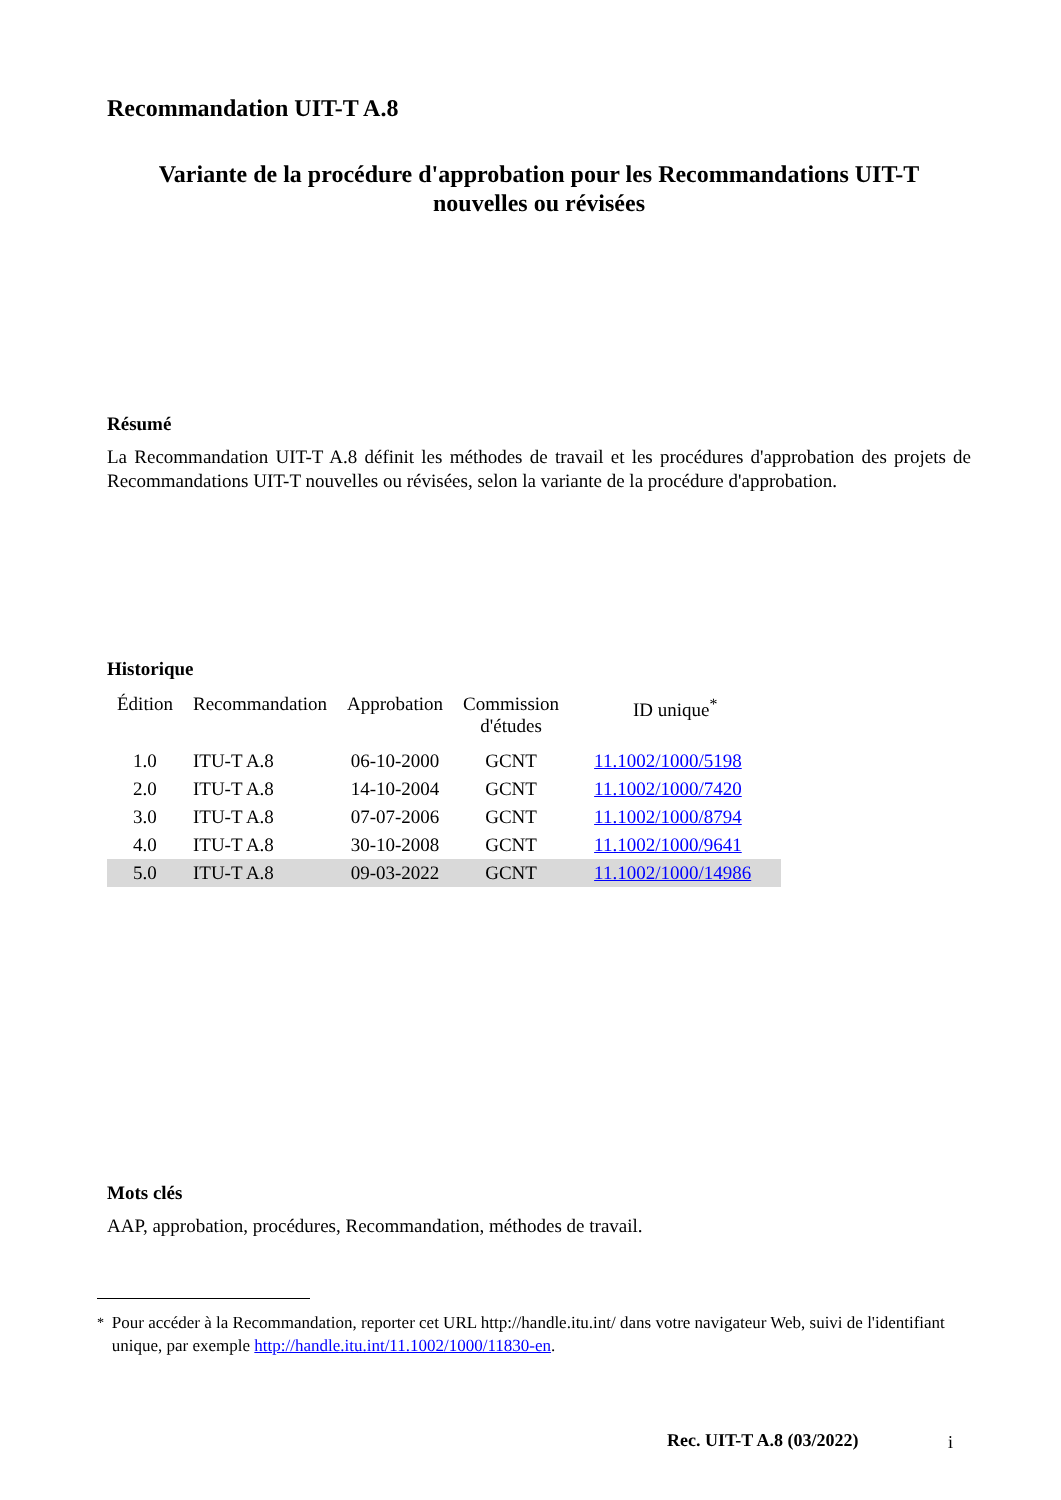Recommandation UIT-T A.8
Variante de la procédure d'approbation pour les Recommandations UIT-T
nouvelles ou révisées
Résumé
La Recommandation UIT-T A.8 définit les méthodes de travail et les procédures d'approbation des projets de Recommandations UIT-T nouvelles ou révisées, selon la variante de la procédure d'approbation.
Historique
| Édition | Recommandation | Approbation | Commission d'études | ID unique<sup>*</sup> |
| --- | --- | --- | --- | --- |
| 1.0 | ITU-T A.8 | 06-10-2000 | GCNT | 11.1002/1000/5198 |
| 2.0 | ITU-T A.8 | 14-10-2004 | GCNT | 11.1002/1000/7420 |
| 3.0 | ITU-T A.8 | 07-07-2006 | GCNT | 11.1002/1000/8794 |
| 4.0 | ITU-T A.8 | 30-10-2008 | GCNT | 11.1002/1000/9641 |
| 5.0 | ITU-T A.8 | 09-03-2022 | GCNT | 11.1002/1000/14986 |
Mots clés
AAP, approbation, procédures, Recommandation, méthodes de travail.
<sup>*</sup> Pour accéder à la Recommandation, reporter cet URL http://handle.itu.int/ dans votre navigateur Web, suivi de l'identifiant unique, par exemple http://handle.itu.int/11.1002/1000/11830-en.
Rec. UIT-T A.8 (03/2022) i